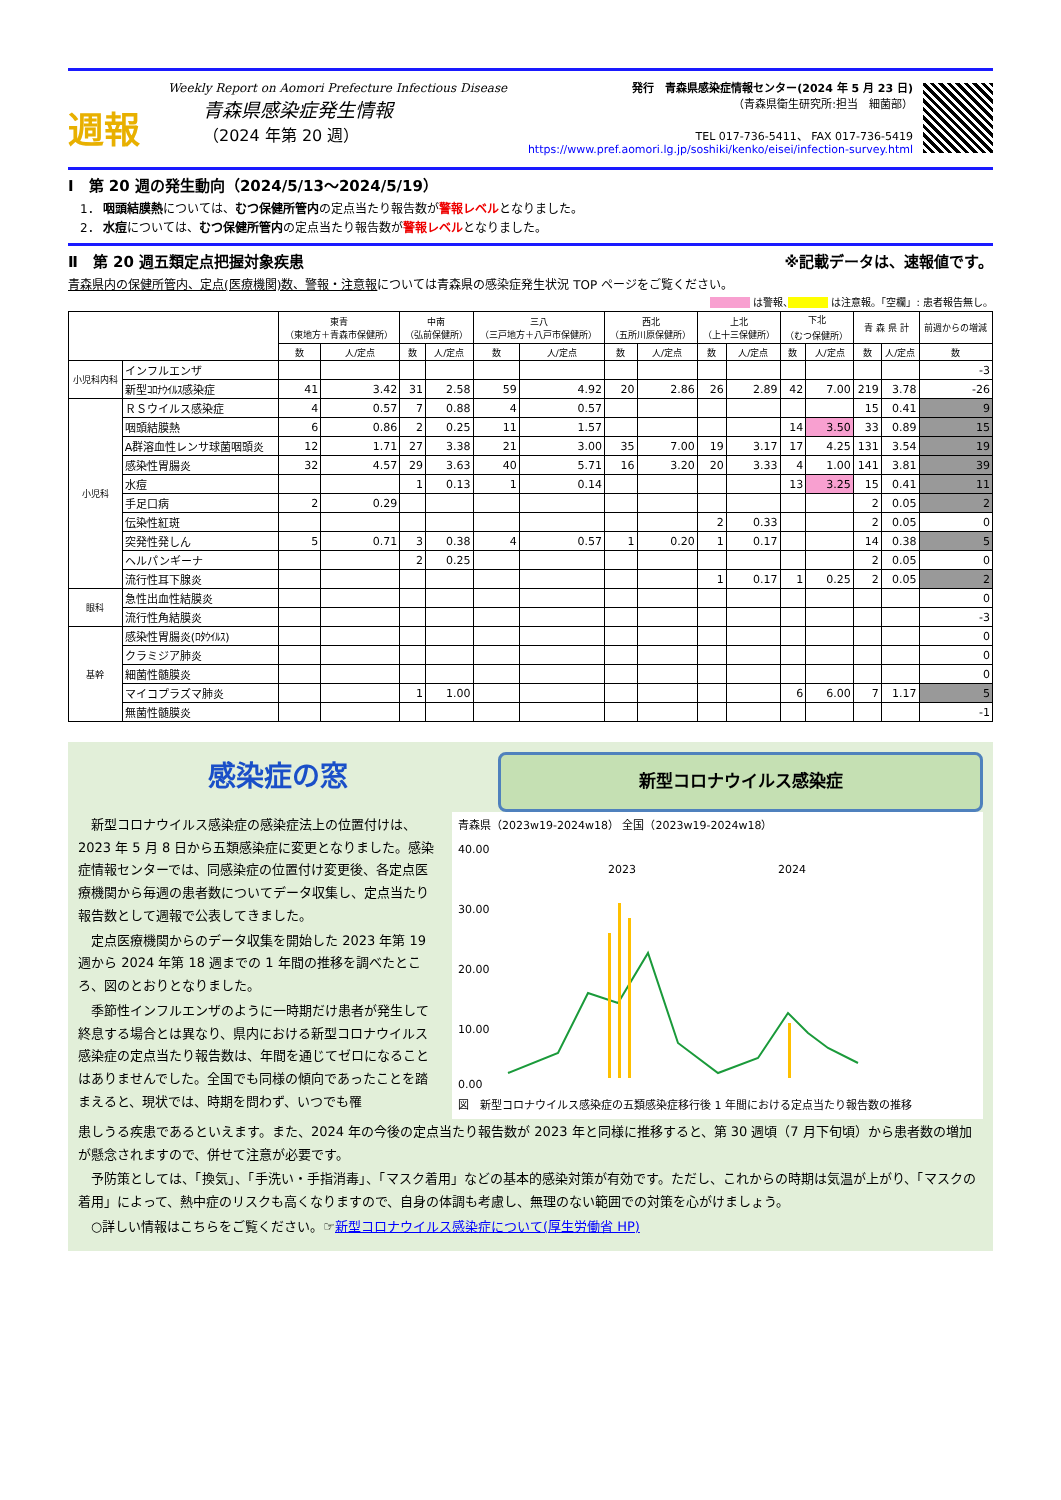週報
Weekly Report on Aomori Prefecture Infectious Disease
青森県感染症発生情報
（2024 年第 20 週）
発行　青森県感染症情報センター(2024 年 5 月 23 日)
（青森県衛生研究所:担当　細菌部）
TEL 017-736-5411、 FAX 017-736-5419
https://www.pref.aomori.lg.jp/soshiki/kenko/eisei/infection-survey.html
Ⅰ　第 20 週の発生動向（2024/5/13～2024/5/19）
　1． 咽頭結膜熱については、むつ保健所管内の定点当たり報告数が警報レベルとなりました。
　2． 水痘については、むつ保健所管内の定点当たり報告数が警報レベルとなりました。
Ⅱ　第 20 週五類定点把握対象疾患 ※記載データは、速報値です。
青森県内の保健所管内、定点(医療機関)数、警報・注意報については青森県の感染症発生状況 TOP ページをご覧ください。
　　　　 は警報、　　　　 は注意報。「空欄」: 患者報告無し。
| | | 東青 （東地方＋青森市保健所） | | 中南 （弘前保健所） | | 三八 （三戸地方＋八戸市保健所） | | 西北 （五所川原保健所） | | 上北 （上十三保健所） | | 下北 （むつ保健所） | | 青 森 県 計 | | 前週からの増減 |
| --- | --- | --- | --- | --- | --- | --- | --- | --- | --- | --- | --- | --- | --- | --- | --- | --- |
| | | 数 | 人/定点 | 数 | 人/定点 | 数 | 人/定点 | 数 | 人/定点 | 数 | 人/定点 | 数 | 人/定点 | 数 | 人/定点 | 数 |
| 小児科内科 | インフルエンザ | | | | | | | | | | | | | | | -3 |
| | 新型ｺﾛﾅｳｲﾙｽ感染症 | 41 | 3.42 | 31 | 2.58 | 59 | 4.92 | 20 | 2.86 | 26 | 2.89 | 42 | 7.00 | 219 | 3.78 | -26 |
| 小児科 | ＲＳウイルス感染症 | 4 | 0.57 | 7 | 0.88 | 4 | 0.57 | | | | | | | 15 | 0.41 | 9 |
| | 咽頭結膜熱 | 6 | 0.86 | 2 | 0.25 | 11 | 1.57 | | | | | 14 | 3.50 | 33 | 0.89 | 15 |
| | A群溶血性レンサ球菌咽頭炎 | 12 | 1.71 | 27 | 3.38 | 21 | 3.00 | 35 | 7.00 | 19 | 3.17 | 17 | 4.25 | 131 | 3.54 | 19 |
| | 感染性胃腸炎 | 32 | 4.57 | 29 | 3.63 | 40 | 5.71 | 16 | 3.20 | 20 | 3.33 | 4 | 1.00 | 141 | 3.81 | 39 |
| | 水痘 | | | 1 | 0.13 | 1 | 0.14 | | | | | 13 | 3.25 | 15 | 0.41 | 11 |
| | 手足口病 | 2 | 0.29 | | | | | | | | | | | 2 | 0.05 | 2 |
| | 伝染性紅斑 | | | | | | | | | 2 | 0.33 | | | 2 | 0.05 | 0 |
| | 突発性発しん | 5 | 0.71 | 3 | 0.38 | 4 | 0.57 | 1 | 0.20 | 1 | 0.17 | | | 14 | 0.38 | 5 |
| | ヘルパンギーナ | | | 2 | 0.25 | | | | | | | | | 2 | 0.05 | 0 |
| | 流行性耳下腺炎 | | | | | | | | | 1 | 0.17 | 1 | 0.25 | 2 | 0.05 | 2 |
| 眼科 | 急性出血性結膜炎 | | | | | | | | | | | | | | | 0 |
| | 流行性角結膜炎 | | | | | | | | | | | | | | | -3 |
| 基幹 | 感染性胃腸炎(ﾛﾀｳｲﾙｽ) | | | | | | | | | | | | | | | 0 |
| | クラミジア肺炎 | | | | | | | | | | | | | | | 0 |
| | 細菌性髄膜炎 | | | | | | | | | | | | | | | 0 |
| | マイコプラズマ肺炎 | | | 1 | 1.00 | | | | | | | 6 | 6.00 | 7 | 1.17 | 5 |
| | 無菌性髄膜炎 | | | | | | | | | | | | | | | -1 |
感染症の窓
新型コロナウイルス感染症
　新型コロナウイルス感染症の感染症法上の位置付けは、2023 年 5 月 8 日から五類感染症に変更となりました。感染症情報センターでは、同感染症の位置付け変更後、各定点医療機関から毎週の患者数についてデータ収集し、定点当たり報告数として週報で公表してきました。
　定点医療機関からのデータ収集を開始した 2023 年第 19 週から 2024 年第 18 週までの 1 年間の推移を調べたところ、図のとおりとなりました。
　季節性インフルエンザのように一時期だけ患者が発生して終息する場合とは異なり、県内における新型コロナウイルス感染症の定点当たり報告数は、年間を通じてゼロになることはありませんでした。全国でも同様の傾向であったことを踏まえると、現状では、時期を問わず、いつでも罹
青森県（2023w19-2024w18） 全国（2023w19-2024w18）
40.00
30.00
20.00
10.00
0.00
2023
2024
図　新型コロナウイルス感染症の五類感染症移行後 1 年間における定点当たり報告数の推移
患しうる疾患であるといえます。また、2024 年の今後の定点当たり報告数が 2023 年と同様に推移すると、第 30 週頃（7 月下旬頃）から患者数の増加が懸念されますので、併せて注意が必要です。
　予防策としては、「換気」、「手洗い・手指消毒」、「マスク着用」などの基本的感染対策が有効です。ただし、これからの時期は気温が上がり、「マスクの着用」によって、熱中症のリスクも高くなりますので、自身の体調も考慮し、無理のない範囲での対策を心がけましょう。
　○詳しい情報はこちらをご覧ください。☞新型コロナウイルス感染症について(厚生労働省 HP)